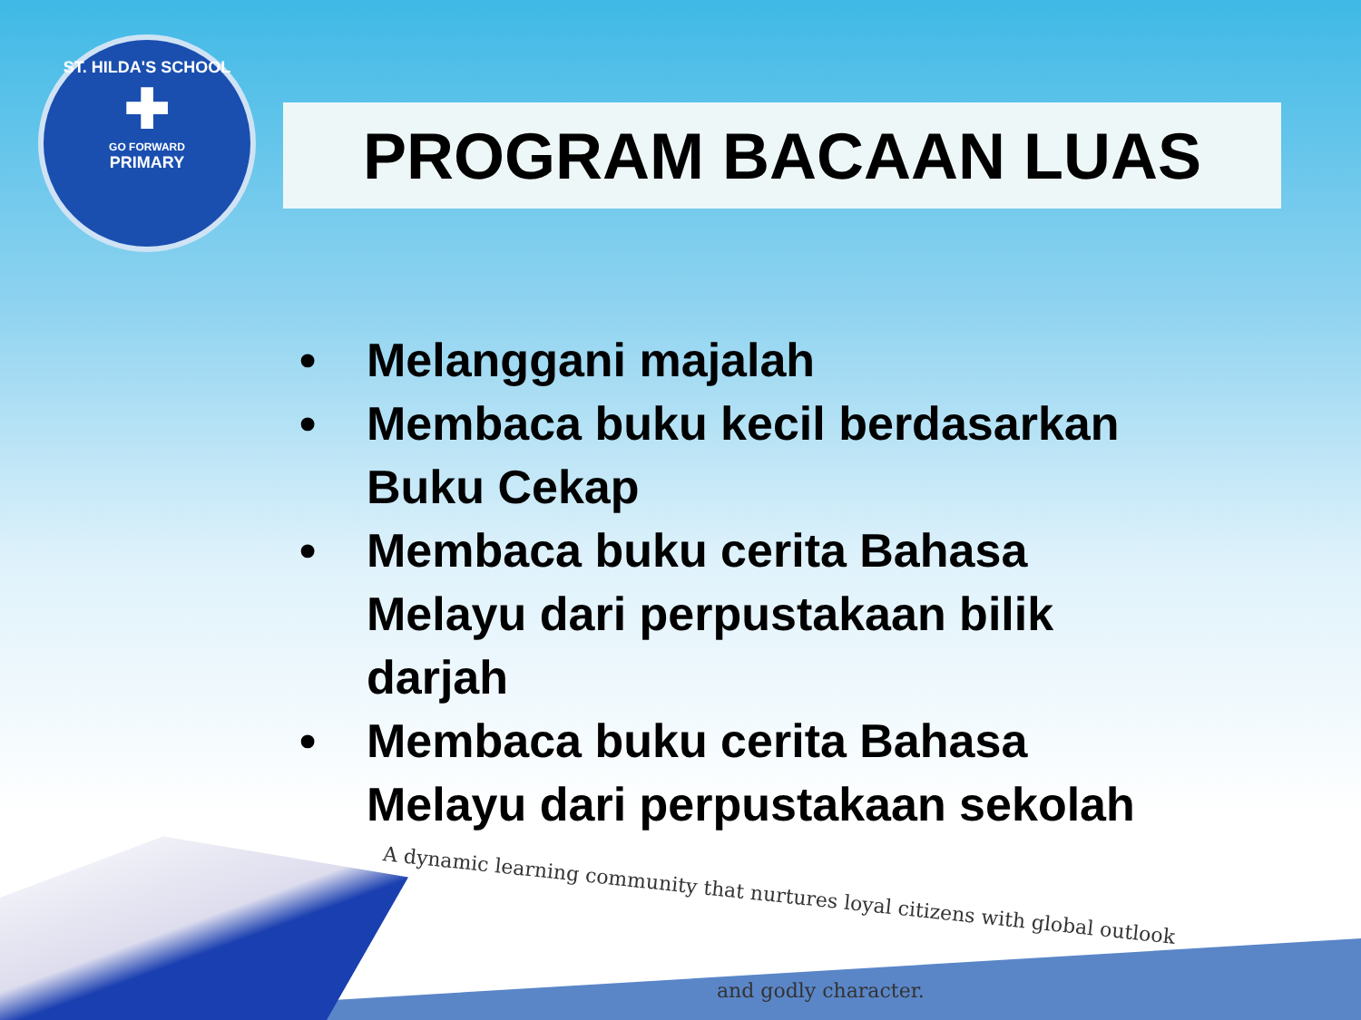ST. HILDA'S SCHOOL
✚
GO FORWARD
PRIMARY
PROGRAM BACAAN LUAS
• Melanggani majalah
• Membaca buku kecil berdasarkan Buku Cekap
• Membaca buku cerita Bahasa Melayu dari perpustakaan bilik darjah
• Membaca buku cerita Bahasa Melayu dari perpustakaan sekolah
A dynamic learning community that nurtures loyal citizens with global outlook
and godly character.